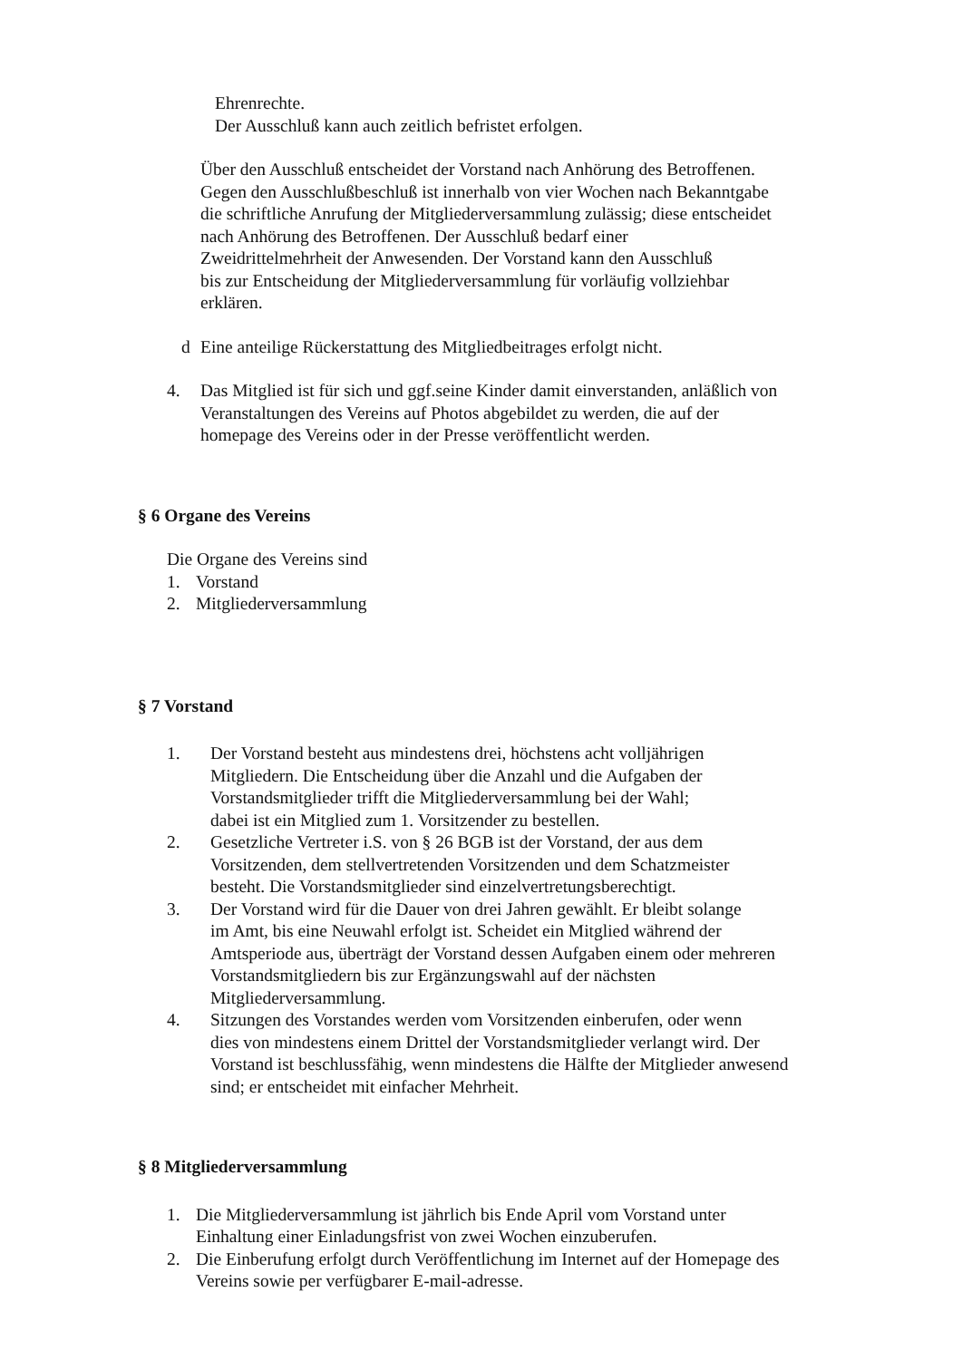Ehrenrechte.
Der Ausschluß kann auch zeitlich befristet erfolgen.
Über den Ausschluß entscheidet der Vorstand nach Anhörung des Betroffenen.
Gegen den Ausschlußbeschluß ist innerhalb von vier Wochen nach Bekanntgabe
die schriftliche Anrufung der Mitgliederversammlung zulässig; diese entscheidet
nach Anhörung des Betroffenen. Der Ausschluß bedarf einer
Zweidrittelmehrheit der Anwesenden. Der Vorstand kann den Ausschluß
bis zur Entscheidung der Mitgliederversammlung für vorläufig vollziehbar
erklären.
d Eine anteilige Rückerstattung des Mitgliedbeitrages erfolgt nicht.
4. Das Mitglied ist für sich und ggf.seine Kinder damit einverstanden, anläßlich von
Veranstaltungen des Vereins auf Photos abgebildet zu werden, die auf der
homepage des Vereins oder in der Presse veröffentlicht werden.
§ 6 Organe des Vereins
Die Organe des Vereins sind
1. Vorstand
2. Mitgliederversammlung
§ 7 Vorstand
1. Der Vorstand besteht aus mindestens drei, höchstens acht volljährigen
Mitgliedern. Die Entscheidung über die Anzahl und die Aufgaben der
Vorstandsmitglieder trifft die Mitgliederversammlung bei der Wahl;
dabei ist ein Mitglied zum 1. Vorsitzender zu bestellen.
2. Gesetzliche Vertreter i.S. von § 26 BGB ist der Vorstand, der aus dem
Vorsitzenden, dem stellvertretenden Vorsitzenden und dem Schatzmeister
besteht. Die Vorstandsmitglieder sind einzelvertretungsberechtigt.
3. Der Vorstand wird für die Dauer von drei Jahren gewählt. Er bleibt solange
im Amt, bis eine Neuwahl erfolgt ist. Scheidet ein Mitglied während der
Amtsperiode aus, überträgt der Vorstand dessen Aufgaben einem oder mehreren
Vorstandsmitgliedern bis zur Ergänzungswahl auf der nächsten
Mitgliederversammlung.
4. Sitzungen des Vorstandes werden vom Vorsitzenden einberufen, oder wenn
dies von mindestens einem Drittel der Vorstandsmitglieder verlangt wird. Der
Vorstand ist beschlussfähig, wenn mindestens die Hälfte der Mitglieder anwesend
sind; er entscheidet mit einfacher Mehrheit.
§ 8 Mitgliederversammlung
1. Die Mitgliederversammlung ist jährlich bis Ende April vom Vorstand unter
Einhaltung einer Einladungsfrist von zwei Wochen einzuberufen.
2. Die Einberufung erfolgt durch Veröffentlichung im Internet auf der Homepage des
Vereins sowie per verfügbarer E-mail-adresse.